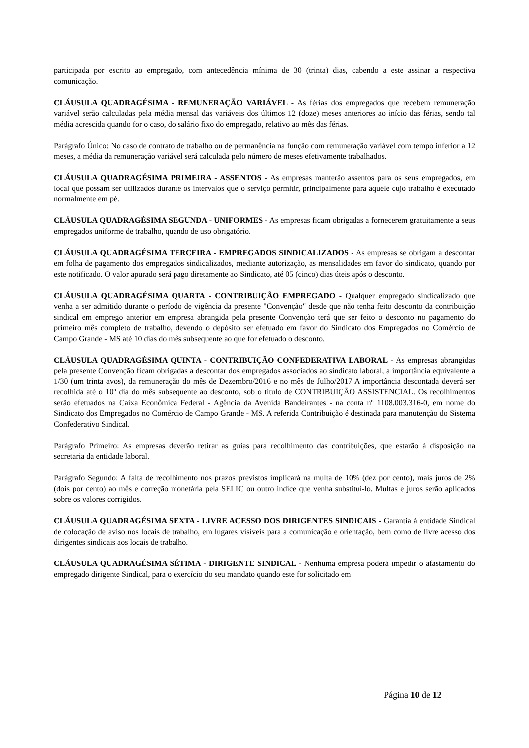participada por escrito ao empregado, com antecedência mínima de 30 (trinta) dias, cabendo a este assinar a respectiva comunicação.
CLÁUSULA QUADRAGÉSIMA - REMUNERAÇÃO VARIÁVEL - As férias dos empregados que recebem remuneração variável serão calculadas pela média mensal das variáveis dos últimos 12 (doze) meses anteriores ao início das férias, sendo tal média acrescida quando for o caso, do salário fixo do empregado, relativo ao mês das férias.
Parágrafo Único: No caso de contrato de trabalho ou de permanência na função com remuneração variável com tempo inferior a 12 meses, a média da remuneração variável será calculada pelo número de meses efetivamente trabalhados.
CLÁUSULA QUADRAGÉSIMA PRIMEIRA - ASSENTOS - As empresas manterão assentos para os seus empregados, em local que possam ser utilizados durante os intervalos que o serviço permitir, principalmente para aquele cujo trabalho é executado normalmente em pé.
CLÁUSULA QUADRAGÉSIMA SEGUNDA - UNIFORMES - As empresas ficam obrigadas a fornecerem gratuitamente a seus empregados uniforme de trabalho, quando de uso obrigatório.
CLÁUSULA QUADRAGÉSIMA TERCEIRA - EMPREGADOS SINDICALIZADOS - As empresas se obrigam a descontar em folha de pagamento dos empregados sindicalizados, mediante autorização, as mensalidades em favor do sindicato, quando por este notificado. O valor apurado será pago diretamente ao Sindicato, até 05 (cinco) dias úteis após o desconto.
CLÁUSULA QUADRAGÉSIMA QUARTA - CONTRIBUIÇÃO EMPREGADO - Qualquer empregado sindicalizado que venha a ser admitido durante o período de vigência da presente "Convenção" desde que não tenha feito desconto da contribuição sindical em emprego anterior em empresa abrangida pela presente Convenção terá que ser feito o desconto no pagamento do primeiro mês completo de trabalho, devendo o depósito ser efetuado em favor do Sindicato dos Empregados no Comércio de Campo Grande - MS até 10 dias do mês subsequente ao que for efetuado o desconto.
CLÁUSULA QUADRAGÉSIMA QUINTA - CONTRIBUIÇÃO CONFEDERATIVA LABORAL - As empresas abrangidas pela presente Convenção ficam obrigadas a descontar dos empregados associados ao sindicato laboral, a importância equivalente a 1/30 (um trinta avos), da remuneração do mês de Dezembro/2016 e no mês de Julho/2017 A importância descontada deverá ser recolhida até o 10º dia do mês subsequente ao desconto, sob o título de CONTRIBUIÇÃO ASSISTENCIAL. Os recolhimentos serão efetuados na Caixa Econômica Federal - Agência da Avenida Bandeirantes - na conta nº 1108.003.316-0, em nome do Sindicato dos Empregados no Comércio de Campo Grande - MS. A referida Contribuição é destinada para manutenção do Sistema Confederativo Sindical.
Parágrafo Primeiro: As empresas deverão retirar as guias para recolhimento das contribuições, que estarão à disposição na secretaria da entidade laboral.
Parágrafo Segundo: A falta de recolhimento nos prazos previstos implicará na multa de 10% (dez por cento), mais juros de 2% (dois por cento) ao mês e correção monetária pela SELIC ou outro índice que venha substituí-lo. Multas e juros serão aplicados sobre os valores corrigidos.
CLÁUSULA QUADRAGÉSIMA SEXTA - LIVRE ACESSO DOS DIRIGENTES SINDICAIS - Garantia à entidade Sindical de colocação de aviso nos locais de trabalho, em lugares visíveis para a comunicação e orientação, bem como de livre acesso dos dirigentes sindicais aos locais de trabalho.
CLÁUSULA QUADRAGÉSIMA SÉTIMA - DIRIGENTE SINDICAL - Nenhuma empresa poderá impedir o afastamento do empregado dirigente Sindical, para o exercício do seu mandato quando este for solicitado em
Página 10 de 12